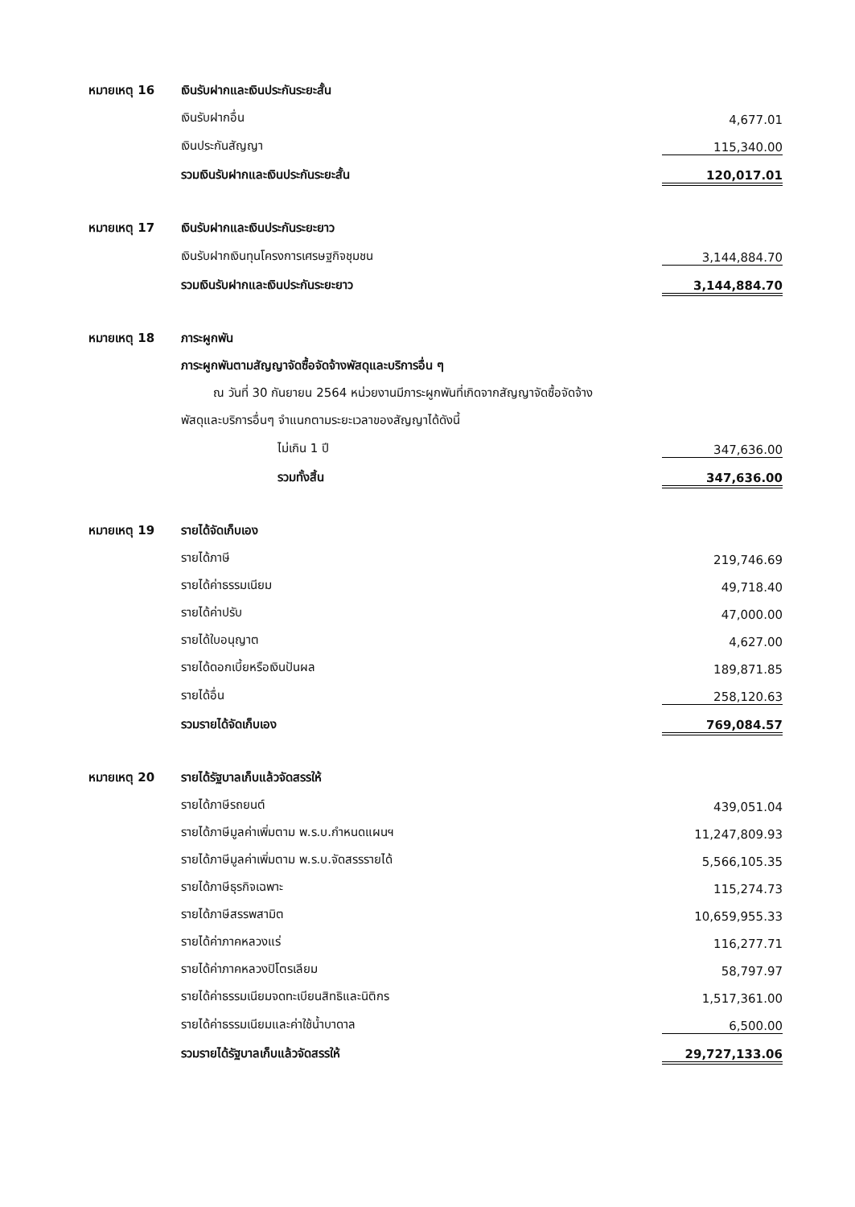| หมายเหตุ 16 | เงินรับฝากและเงินประกันระยะสั้น | |
| | เงินรับฝากอื่น | 4,677.01 |
| | เงินประกันสัญญา | 115,340.00 |
| | รวมเงินรับฝากและเงินประกันระยะสั้น | 120,017.01 |
| หมายเหตุ 17 | เงินรับฝากและเงินประกันระยะยาว | |
| | เงินรับฝากเงินทุนโครงการเศรษฐกิจชุมชน | 3,144,884.70 |
| | รวมเงินรับฝากและเงินประกันระยะยาว | 3,144,884.70 |
| หมายเหตุ 18 | ภาระผูกพัน | |
| | ภาระผูกพันตามสัญญาจัดซื้อจัดจ้างพัสดุและบริการอื่น ๆ | |
| | ณ วันที่ 30 กันยายน 2564 หน่วยงานมีภาระผูกพันที่เกิดจากสัญญาจัดซื้อจัดจ้าง | |
| | พัสดุและบริการอื่นๆ จำแนกตามระยะเวลาของสัญญาได้ดังนี้ | |
| | ไม่เกิน 1 ปี | 347,636.00 |
| | รวมทั้งสิ้น | 347,636.00 |
| หมายเหตุ 19 | รายได้จัดเก็บเอง | |
| | รายได้ภาษี | 219,746.69 |
| | รายได้ค่าธรรมเนียม | 49,718.40 |
| | รายได้ค่าปรับ | 47,000.00 |
| | รายได้ใบอนุญาต | 4,627.00 |
| | รายได้ดอกเบี้ยหรือเงินปันผล | 189,871.85 |
| | รายได้อื่น | 258,120.63 |
| | รวมรายได้จัดเก็บเอง | 769,084.57 |
| หมายเหตุ 20 | รายได้รัฐบาลเก็บแล้วจัดสรรให้ | |
| | รายได้ภาษีรถยนต์ | 439,051.04 |
| | รายได้ภาษีมูลค่าเพิ่มตาม พ.ร.บ.กำหนดแผนฯ | 11,247,809.93 |
| | รายได้ภาษีมูลค่าเพิ่มตาม พ.ร.บ.จัดสรรรายได้ | 5,566,105.35 |
| | รายได้ภาษีธุรกิจเฉพาะ | 115,274.73 |
| | รายได้ภาษีสรรพสามิต | 10,659,955.33 |
| | รายได้ค่าภาคหลวงแร่ | 116,277.71 |
| | รายได้ค่าภาคหลวงปิโตรเลียม | 58,797.97 |
| | รายได้ค่าธรรมเนียมจดทะเบียนสิทธิและนิติกร | 1,517,361.00 |
| | รายได้ค่าธรรมเนียมและค่าใช้น้ำบาดาล | 6,500.00 |
| | รวมรายได้รัฐบาลเก็บแล้วจัดสรรให้ | 29,727,133.06 |